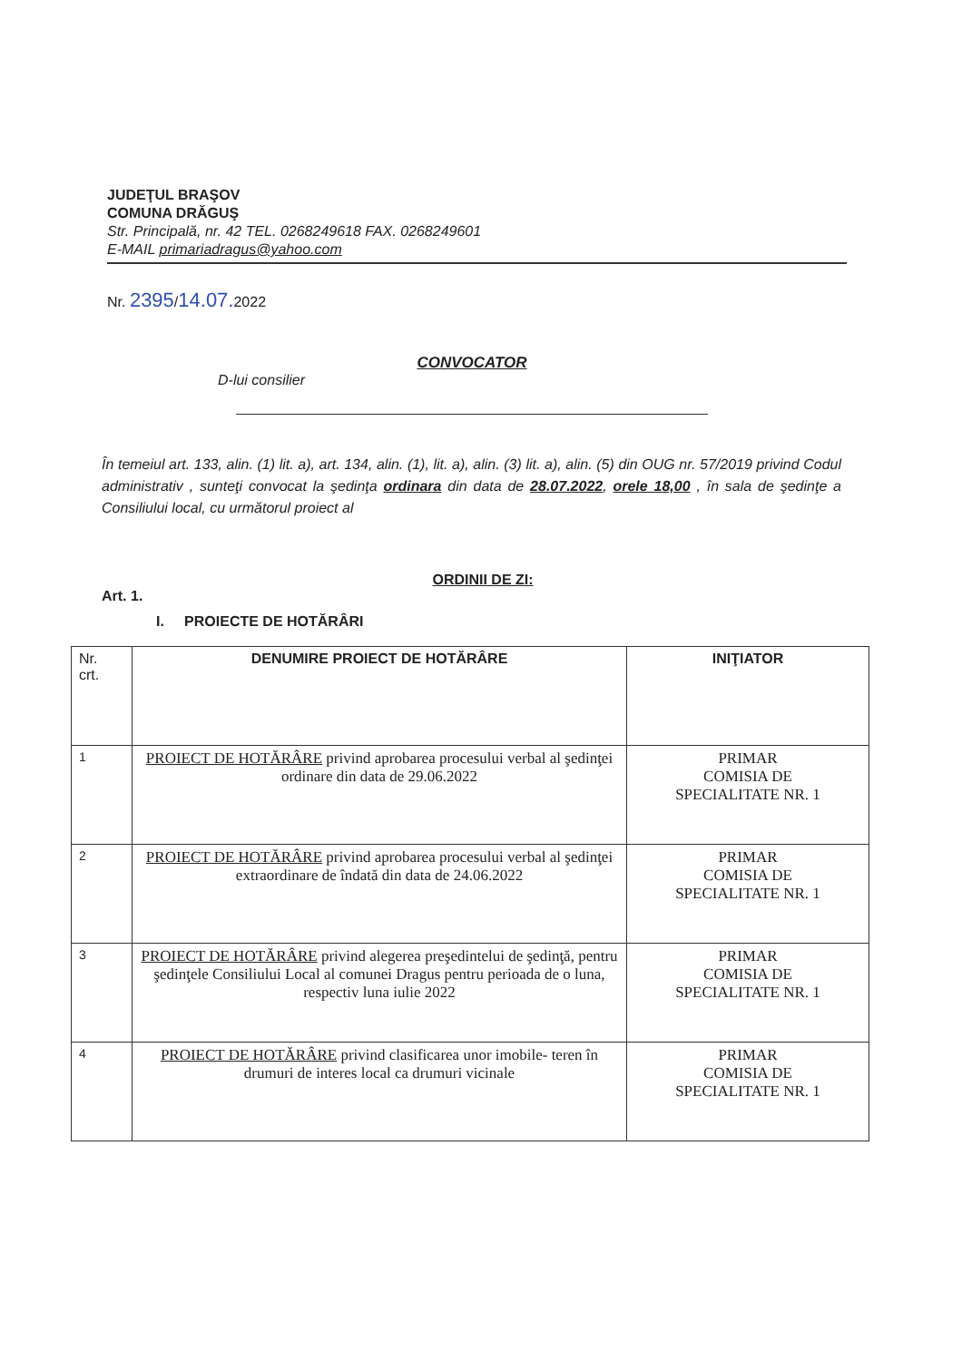JUDEŢUL BRAŞOV
COMUNA DRĂGUŞ
Str. Principală, nr. 42 TEL. 0268249618 FAX. 0268249601
E-MAIL primariadragus@yahoo.com
Nr. 2395/14.07. 2022
CONVOCATOR
D-lui consilier
În temeiul art. 133, alin. (1) lit. a), art. 134, alin. (1), lit. a), alin. (3) lit. a), alin. (5) din OUG nr. 57/2019 privind Codul administrativ , sunteţi convocat la şedinţa ordinara din data de 28.07.2022, orele 18,00 , în sala de şedinţe a Consiliului local, cu următorul proiect al
ORDINII DE ZI:
Art. 1.
I. PROIECTE DE HOTĂRÂRI
| Nr. crt. | DENUMIRE PROIECT DE HOTĂRÂRE | INIŢIATOR |
| --- | --- | --- |
| 1 | PROIECT DE HOTĂRÂRE privind aprobarea procesului verbal al şedinţei ordinare din data de 29.06.2022 | PRIMAR COMISIA DE SPECIALITATE NR. 1 |
| 2 | PROIECT DE HOTĂRÂRE privind aprobarea procesului verbal al şedinţei extraordinare de îndată din data de 24.06.2022 | PRIMAR COMISIA DE SPECIALITATE NR. 1 |
| 3 | PROIECT DE HOTĂRÂRE privind alegerea preşedintelui de şedinţă, pentru şedinţele Consiliului Local al comunei Dragus pentru perioada de o luna, respectiv luna iulie 2022 | PRIMAR COMISIA DE SPECIALITATE NR. 1 |
| 4 | PROIECT DE HOTĂRÂRE privind clasificarea unor imobile- teren în drumuri de interes local ca drumuri vicinale | PRIMAR COMISIA DE SPECIALITATE NR. 1 |